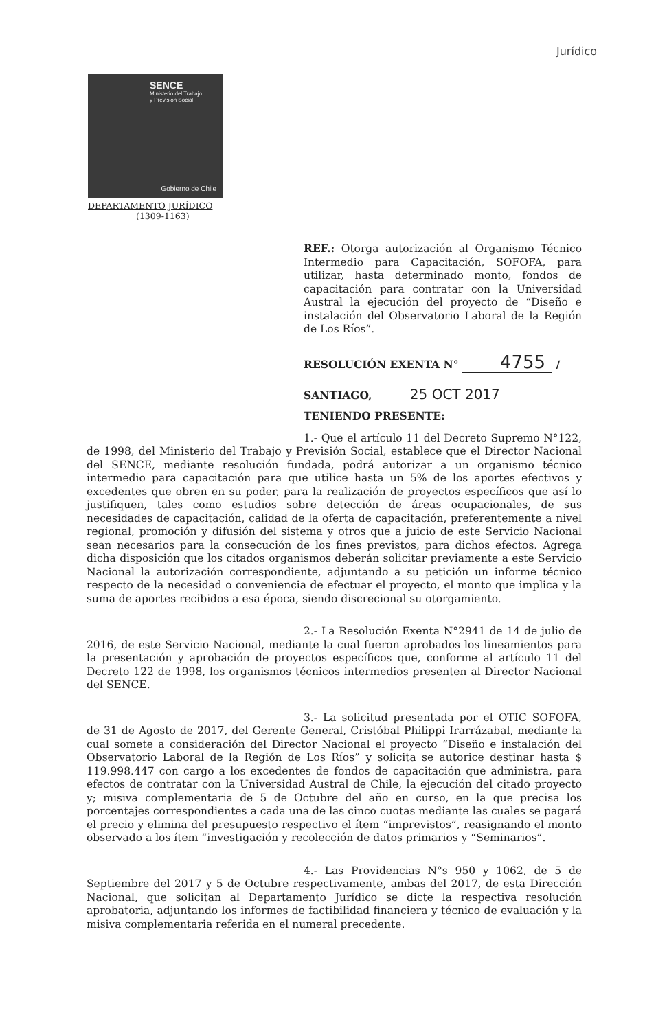Jurídico
SENCE
Ministerio del Trabajo
y Previsión Social
Gobierno de Chile
DEPARTAMENTO JURÍDICO
(1309-1163)
REF.: Otorga autorización al Organismo Técnico Intermedio para Capacitación, SOFOFA, para utilizar, hasta determinado monto, fondos de capacitación para contratar con la Universidad Austral la ejecución del proyecto de “Diseño e instalación del Observatorio Laboral de la Región de Los Ríos”.
RESOLUCIÓN EXENTA N° 4755 /
SANTIAGO, 25 OCT 2017
TENIENDO PRESENTE:
1.- Que el artículo 11 del Decreto Supremo N°122, de 1998, del Ministerio del Trabajo y Previsión Social, establece que el Director Nacional del SENCE, mediante resolución fundada, podrá autorizar a un organismo técnico intermedio para capacitación para que utilice hasta un 5% de los aportes efectivos y excedentes que obren en su poder, para la realización de proyectos específicos que así lo justifiquen, tales como estudios sobre detección de áreas ocupacionales, de sus necesidades de capacitación, calidad de la oferta de capacitación, preferentemente a nivel regional, promoción y difusión del sistema y otros que a juicio de este Servicio Nacional sean necesarios para la consecución de los fines previstos, para dichos efectos. Agrega dicha disposición que los citados organismos deberán solicitar previamente a este Servicio Nacional la autorización correspondiente, adjuntando a su petición un informe técnico respecto de la necesidad o conveniencia de efectuar el proyecto, el monto que implica y la suma de aportes recibidos a esa época, siendo discrecional su otorgamiento.
2.- La Resolución Exenta N°2941 de 14 de julio de 2016, de este Servicio Nacional, mediante la cual fueron aprobados los lineamientos para la presentación y aprobación de proyectos específicos que, conforme al artículo 11 del Decreto 122 de 1998, los organismos técnicos intermedios presenten al Director Nacional del SENCE.
3.- La solicitud presentada por el OTIC SOFOFA, de 31 de Agosto de 2017, del Gerente General, Cristóbal Philippi Irarrázabal, mediante la cual somete a consideración del Director Nacional el proyecto “Diseño e instalación del Observatorio Laboral de la Región de Los Ríos” y solicita se autorice destinar hasta $ 119.998.447 con cargo a los excedentes de fondos de capacitación que administra, para efectos de contratar con la Universidad Austral de Chile, la ejecución del citado proyecto y; misiva complementaria de 5 de Octubre del año en curso, en la que precisa los porcentajes correspondientes a cada una de las cinco cuotas mediante las cuales se pagará el precio y elimina del presupuesto respectivo el ítem “imprevistos”, reasignando el monto observado a los ítem “investigación y recolección de datos primarios y “Seminarios”.
4.- Las Providencias N°s 950 y 1062, de 5 de Septiembre del 2017 y 5 de Octubre respectivamente, ambas del 2017, de esta Dirección Nacional, que solicitan al Departamento Jurídico se dicte la respectiva resolución aprobatoria, adjuntando los informes de factibilidad financiera y técnico de evaluación y la misiva complementaria referida en el numeral precedente.